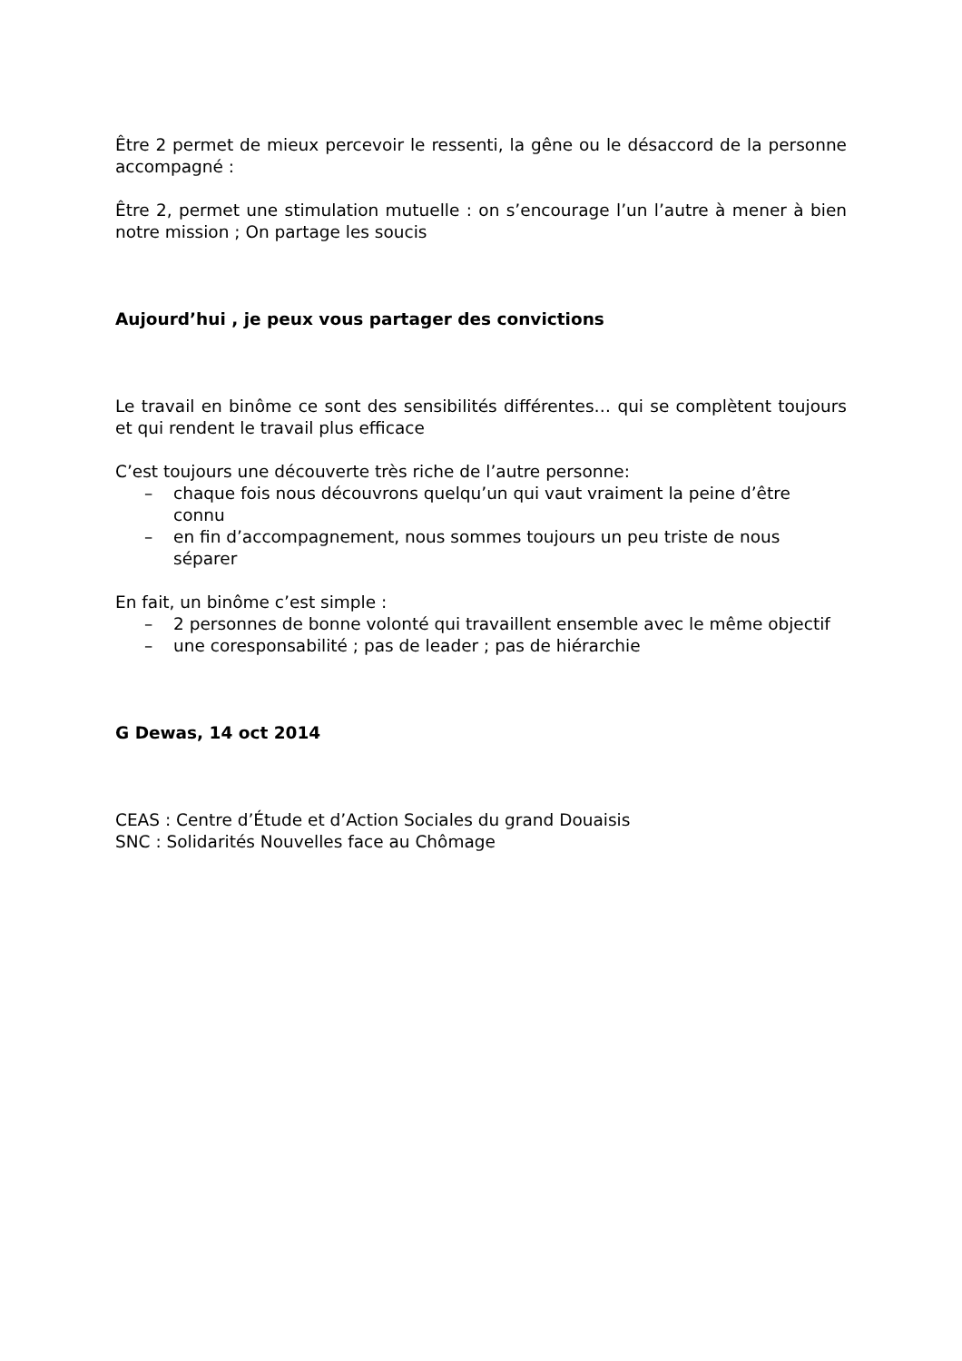Être 2 permet de mieux percevoir le ressenti, la gêne ou le désaccord de la personne accompagné :
Être 2, permet une stimulation mutuelle : on s’encourage l’un l’autre à mener à bien notre mission ; On partage les soucis
Aujourd’hui , je peux vous partager des convictions
Le travail en binôme ce sont des sensibilités différentes… qui se complètent toujours et qui rendent le travail plus efficace
C’est toujours une découverte très riche de l’autre personne:
– chaque fois nous découvrons quelqu’un qui vaut vraiment la peine d’être connu
– en fin d’accompagnement, nous sommes toujours un peu triste de nous séparer
En fait, un binôme c’est simple :
– 2 personnes de bonne volonté qui travaillent ensemble avec le même objectif
– une coresponsabilité ; pas de leader ; pas de hiérarchie
G Dewas, 14 oct 2014
CEAS : Centre d’Étude et d’Action Sociales du grand Douaisis
SNC : Solidarités Nouvelles face au Chômage